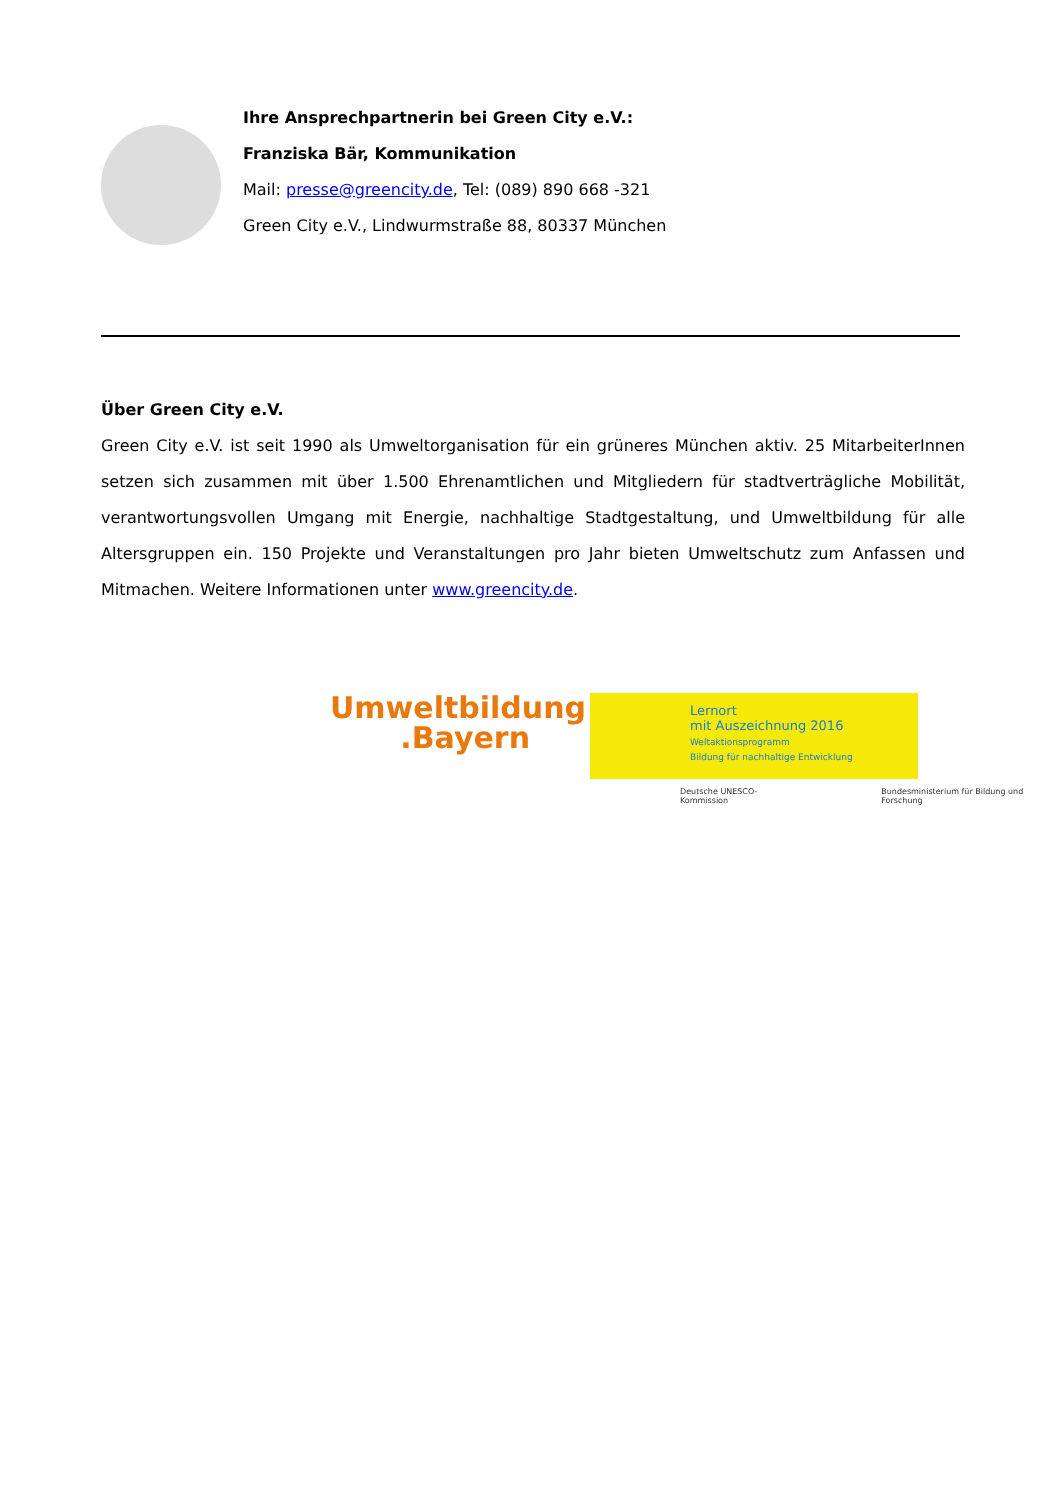Ihre Ansprechpartnerin bei Green City e.V.:
Franziska Bär, Kommunikation
Mail: presse@greencity.de, Tel: (089) 890 668 -321
Green City e.V., Lindwurmstraße 88, 80337 München
Über Green City e.V.
Green City e.V. ist seit 1990 als Umweltorganisation für ein grüneres München aktiv. 25 MitarbeiterInnen setzen sich zusammen mit über 1.500 Ehrenamtlichen und Mitgliedern für stadtverträgliche Mobilität, verantwortungsvollen Umgang mit Energie, nachhaltige Stadtgestaltung, und Umweltbildung für alle Altersgruppen ein. 150 Projekte und Veranstaltungen pro Jahr bieten Umweltschutz zum Anfassen und Mitmachen. Weitere Informationen unter www.greencity.de.
Umweltbildung
.Bayern
Lernort
mit Auszeichnung 2016
Weltaktionsprogramm
Bildung für nachhaltige Entwicklung
Deutsche UNESCO-Kommission Bundesministerium für Bildung und Forschung